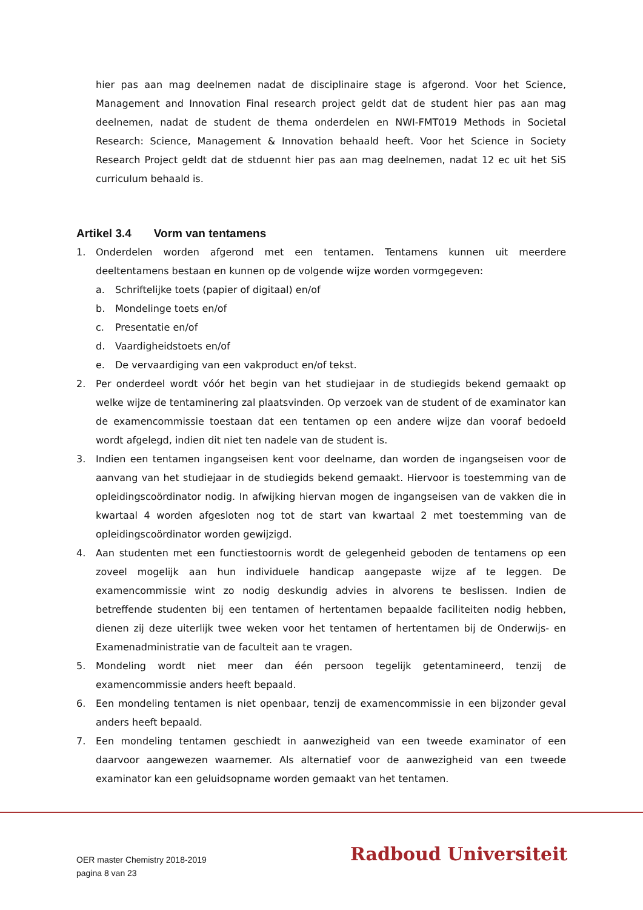hier pas aan mag deelnemen nadat de disciplinaire stage is afgerond. Voor het Science, Management and Innovation Final research project geldt dat de student hier pas aan mag deelnemen, nadat de student de thema onderdelen en NWI-FMT019 Methods in Societal Research: Science, Management & Innovation behaald heeft. Voor het Science in Society Research Project geldt dat de stduennt hier pas aan mag deelnemen, nadat 12 ec uit het SiS curriculum behaald is.
Artikel 3.4 Vorm van tentamens
1. Onderdelen worden afgerond met een tentamen. Tentamens kunnen uit meerdere deeltentamens bestaan en kunnen op de volgende wijze worden vormgegeven:
a. Schriftelijke toets (papier of digitaal) en/of
b. Mondelinge toets en/of
c. Presentatie en/of
d. Vaardigheidstoets en/of
e. De vervaardiging van een vakproduct en/of tekst.
2. Per onderdeel wordt vóór het begin van het studiejaar in de studiegids bekend gemaakt op welke wijze de tentaminering zal plaatsvinden. Op verzoek van de student of de examinator kan de examencommissie toestaan dat een tentamen op een andere wijze dan vooraf bedoeld wordt afgelegd, indien dit niet ten nadele van de student is.
3. Indien een tentamen ingangseisen kent voor deelname, dan worden de ingangseisen voor de aanvang van het studiejaar in de studiegids bekend gemaakt. Hiervoor is toestemming van de opleidingscoördinator nodig. In afwijking hiervan mogen de ingangseisen van de vakken die in kwartaal 4 worden afgesloten nog tot de start van kwartaal 2 met toestemming van de opleidingscoördinator worden gewijzigd.
4. Aan studenten met een functiestoornis wordt de gelegenheid geboden de tentamens op een zoveel mogelijk aan hun individuele handicap aangepaste wijze af te leggen. De examencommissie wint zo nodig deskundig advies in alvorens te beslissen. Indien de betreffende studenten bij een tentamen of hertentamen bepaalde faciliteiten nodig hebben, dienen zij deze uiterlijk twee weken voor het tentamen of hertentamen bij de Onderwijs- en Examenadministratie van de faculteit aan te vragen.
5. Mondeling wordt niet meer dan één persoon tegelijk getentamineerd, tenzij de examencommissie anders heeft bepaald.
6. Een mondeling tentamen is niet openbaar, tenzij de examencommissie in een bijzonder geval anders heeft bepaald.
7. Een mondeling tentamen geschiedt in aanwezigheid van een tweede examinator of een daarvoor aangewezen waarnemer. Als alternatief voor de aanwezigheid van een tweede examinator kan een geluidsopname worden gemaakt van het tentamen.
OER master Chemistry 2018-2019
pagina 8 van 23
Radboud Universiteit